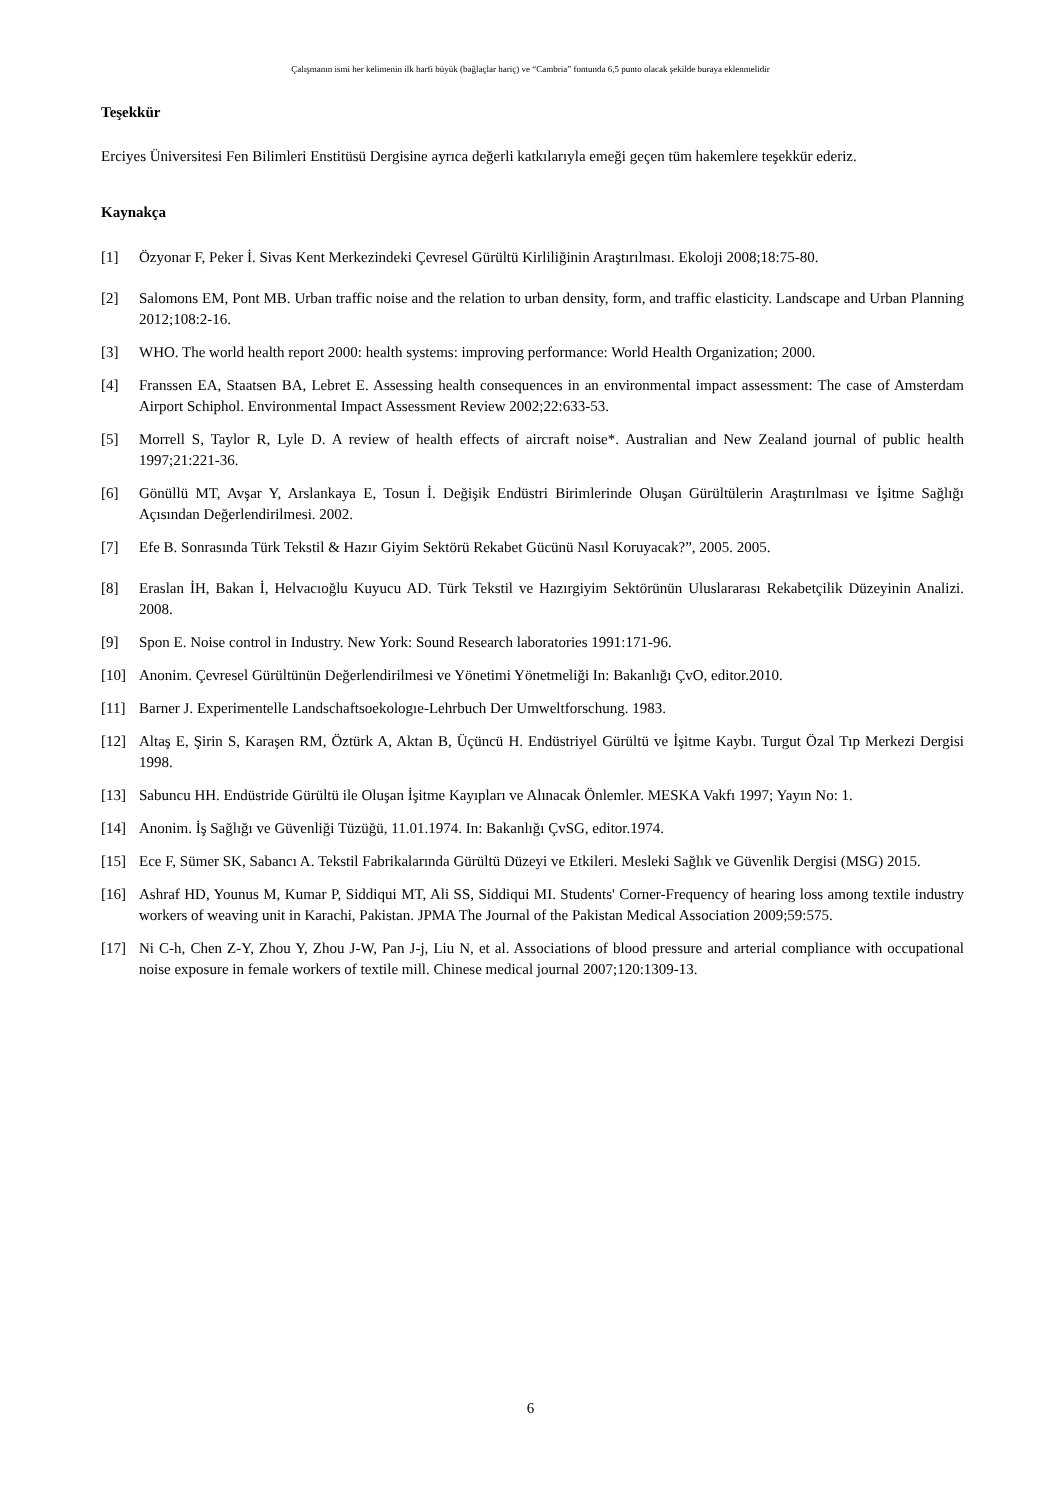Çalışmanın ismi her kelimenin ilk harfi büyük (bağlaçlar hariç) ve “Cambria” fontunda 6,5 punto olacak şekilde buraya eklenmelidir
Teşekkür
Erciyes Üniversitesi Fen Bilimleri Enstitüsü Dergisine ayrıca değerli katkılarıyla emeği geçen tüm hakemlere teşekkür ederiz.
Kaynakça
[1] Özyonar F, Peker İ. Sivas Kent Merkezindeki Çevresel Gürültü Kirliliğinin Araştırılması. Ekoloji 2008;18:75-80.
[2] Salomons EM, Pont MB. Urban traffic noise and the relation to urban density, form, and traffic elasticity. Landscape and Urban Planning 2012;108:2-16.
[3] WHO. The world health report 2000: health systems: improving performance: World Health Organization; 2000.
[4] Franssen EA, Staatsen BA, Lebret E. Assessing health consequences in an environmental impact assessment: The case of Amsterdam Airport Schiphol. Environmental Impact Assessment Review 2002;22:633-53.
[5] Morrell S, Taylor R, Lyle D. A review of health effects of aircraft noise*. Australian and New Zealand journal of public health 1997;21:221-36.
[6] Gönüllü MT, Avşar Y, Arslankaya E, Tosun İ. Değişik Endüstri Birimlerinde Oluşan Gürültülerin Araştırılması ve İşitme Sağlığı Açısından Değerlendirilmesi. 2002.
[7] Efe B. Sonrasında Türk Tekstil & Hazır Giyim Sektörü Rekabet Gücünü Nasıl Koruyacak?”, 2005. 2005.
[8] Eraslan İH, Bakan İ, Helvacıoğlu Kuyucu AD. Türk Tekstil ve Hazırgiyim Sektörünün Uluslararası Rekabetçilik Düzeyinin Analizi. 2008.
[9] Spon E. Noise control in Industry. New York: Sound Research laboratories 1991:171-96.
[10] Anonim. Çevresel Gürültünün Değerlendirilmesi ve Yönetimi Yönetmeliği In: Bakanlığı ÇvO, editor.2010.
[11] Barner J. Experimentelle Landschaftsoekologıe-Lehrbuch Der Umweltforschung. 1983.
[12] Altaş E, Şirin S, Karaşen RM, Öztürk A, Aktan B, Üçüncü H. Endüstriyel Gürültü ve İşitme Kaybı. Turgut Özal Tıp Merkezi Dergisi 1998.
[13] Sabuncu HH. Endüstride Gürültü ile Oluşan İşitme Kayıpları ve Alınacak Önlemler. MESKA Vakfı 1997; Yayın No: 1.
[14] Anonim. İş Sağlığı ve Güvenliği Tüzüğü, 11.01.1974. In: Bakanlığı ÇvSG, editor.1974.
[15] Ece F, Sümer SK, Sabancı A. Tekstil Fabrikalarında Gürültü Düzeyi ve Etkileri. Mesleki Sağlık ve Güvenlik Dergisi (MSG) 2015.
[16] Ashraf HD, Younus M, Kumar P, Siddiqui MT, Ali SS, Siddiqui MI. Students' Corner-Frequency of hearing loss among textile industry workers of weaving unit in Karachi, Pakistan. JPMA The Journal of the Pakistan Medical Association 2009;59:575.
[17] Ni C-h, Chen Z-Y, Zhou Y, Zhou J-W, Pan J-j, Liu N, et al. Associations of blood pressure and arterial compliance with occupational noise exposure in female workers of textile mill. Chinese medical journal 2007;120:1309-13.
6